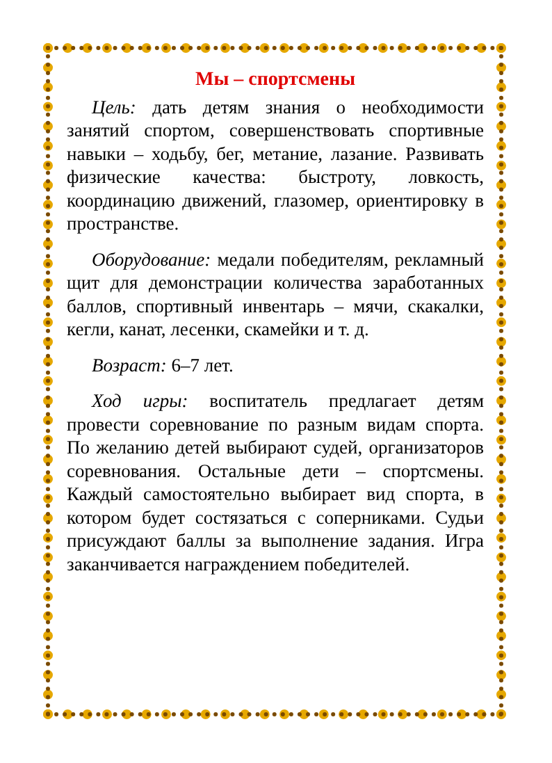Мы – спортсмены
Цель: дать детям знания о необходимости занятий спортом, совершенствовать спортивные навыки – ходьбу, бег, метание, лазание. Развивать физические качества: быстроту, ловкость, координацию движений, глазомер, ориентировку в пространстве.
Оборудование: медали победителям, рекламный щит для демонстрации количества заработанных баллов, спортивный инвентарь – мячи, скакалки, кегли, канат, лесенки, скамейки и т. д.
Возраст: 6–7 лет.
Ход игры: воспитатель предлагает детям провести соревнование по разным видам спорта. По желанию детей выбирают судей, организаторов соревнования. Остальные дети – спортсмены. Каждый самостоятельно выбирает вид спорта, в котором будет состязаться с соперниками. Судьи присуждают баллы за выполнение задания. Игра заканчивается награждением победителей.